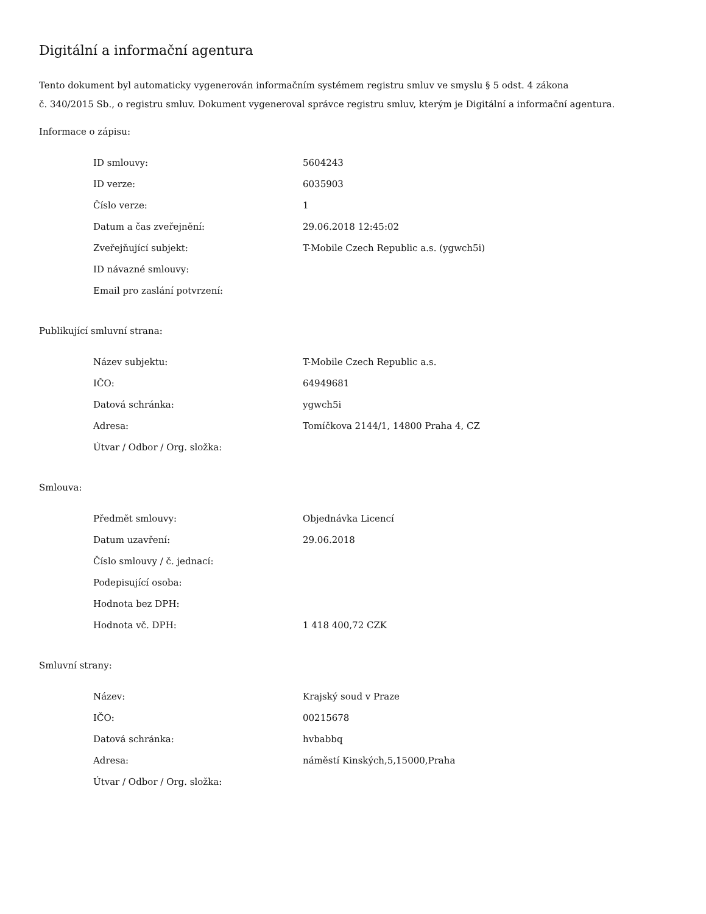Digitální a informační agentura
Tento dokument byl automaticky vygenerován informačním systémem registru smluv ve smyslu § 5 odst. 4 zákona
č. 340/2015 Sb., o registru smluv. Dokument vygeneroval správce registru smluv, kterým je Digitální a informační agentura.
Informace o zápisu:
| ID smlouvy: | 5604243 |
| ID verze: | 6035903 |
| Číslo verze: | 1 |
| Datum a čas zveřejnění: | 29.06.2018 12:45:02 |
| Zveřejňující subjekt: | T-Mobile Czech Republic a.s. (ygwch5i) |
| ID návazné smlouvy: | |
| Email pro zaslání potvrzení: | |
Publikující smluvní strana:
| Název subjektu: | T-Mobile Czech Republic a.s. |
| IČO: | 64949681 |
| Datová schránka: | ygwch5i |
| Adresa: | Tomíčkova 2144/1, 14800 Praha 4, CZ |
| Útvar / Odbor / Org. složka: | |
Smlouva:
| Předmět smlouvy: | Objednávka Licencí |
| Datum uzavření: | 29.06.2018 |
| Číslo smlouvy / č. jednací: | |
| Podepisující osoba: | |
| Hodnota bez DPH: | |
| Hodnota vč. DPH: | 1 418 400,72 CZK |
Smluvní strany:
| Název: | Krajský soud v Praze |
| IČO: | 00215678 |
| Datová schránka: | hvbabbq |
| Adresa: | náměstí Kinských,5,15000,Praha |
| Útvar / Odbor / Org. složka: | |